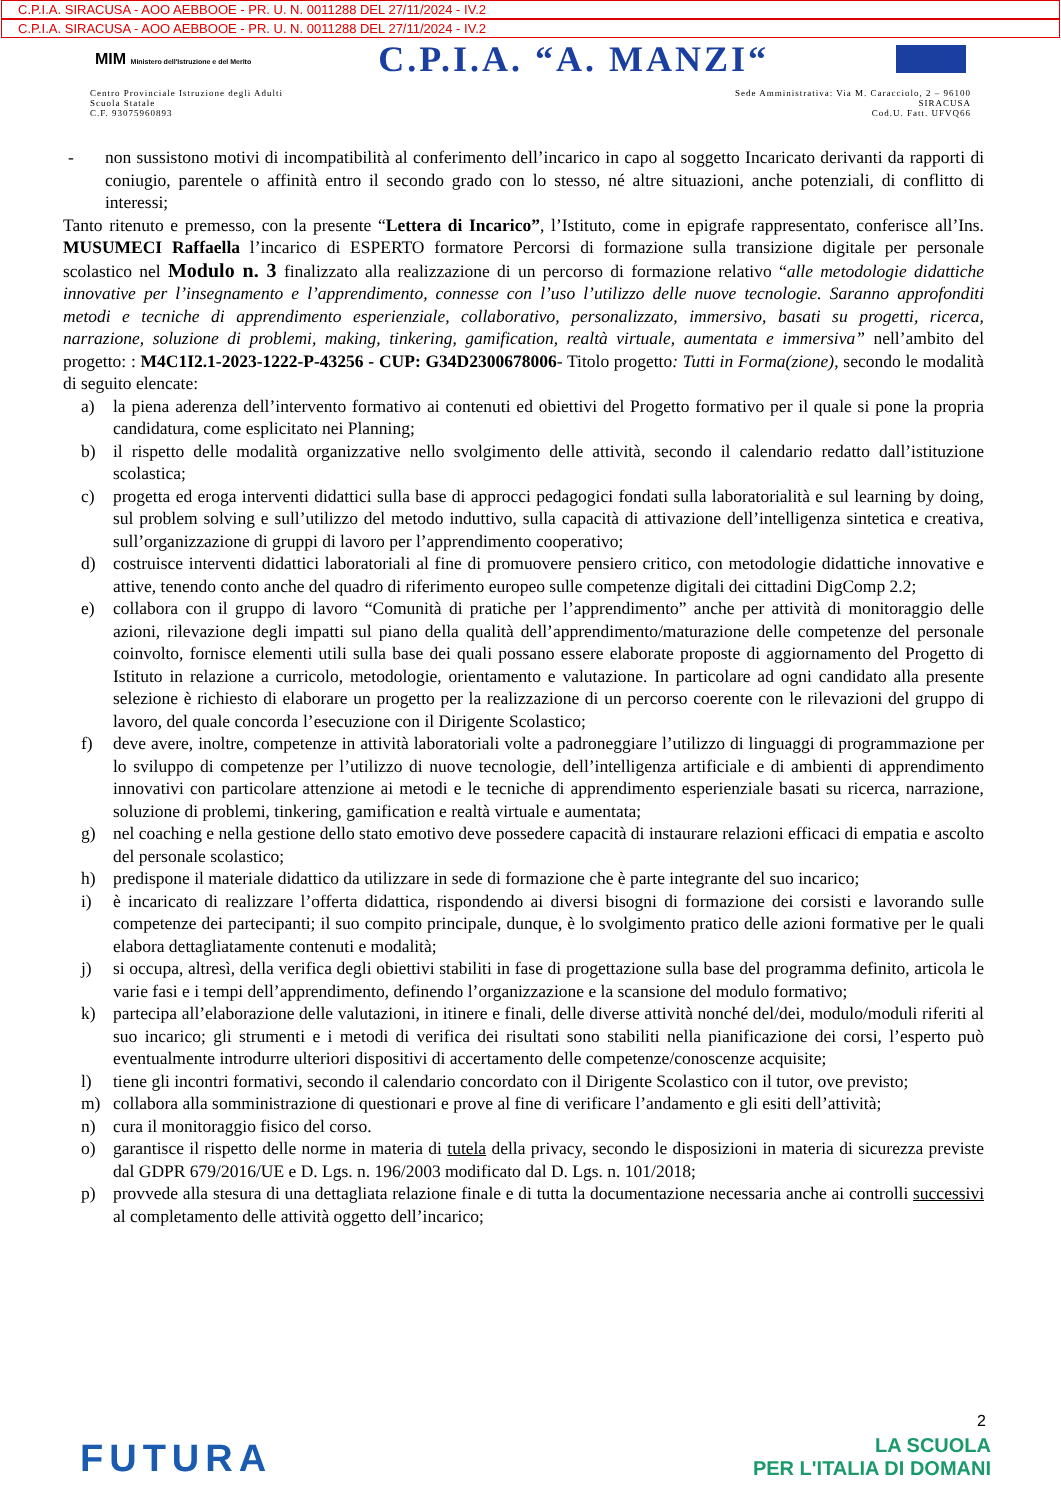C.P.I.A. SIRACUSA - AOO AEBBOOE - PR. U. N. 0011288 DEL 27/11/2024 - IV.2
C.P.I.A. SIRACUSA - AOO AEBBOOE - PR. U. N. 0011288 DEL 27/11/2024 - IV.2
MIM Ministero dell'Istruzione e del Merito C.P.I.A. “A. MANZI“
Centro Provinciale Istruzione degli Adulti
Scuola Statale
C.F. 93075960893
Sede Amministrativa: Via M. Caracciolo, 2 – 96100
SIRACUSA
Cod.U. Fatt. UFVQ66
- non sussistono motivi di incompatibilità al conferimento dell’incarico in capo al soggetto Incaricato derivanti da rapporti di coniugio, parentele o affinità entro il secondo grado con lo stesso, né altre situazioni, anche potenziali, di conflitto di interessi;
Tanto ritenuto e premesso, con la presente “Lettera di Incarico”, l’Istituto, come in epigrafe rappresentato, conferisce all’Ins. MUSUMECI Raffaella l’incarico di ESPERTO formatore Percorsi di formazione sulla transizione digitale per personale scolastico nel Modulo n. 3 finalizzato alla realizzazione di un percorso di formazione relativo “alle metodologie didattiche innovative per l’insegnamento e l’apprendimento, connesse con l’uso l’utilizzo delle nuove tecnologie. Saranno approfonditi metodi e tecniche di apprendimento esperienziale, collaborativo, personalizzato, immersivo, basati su progetti, ricerca, narrazione, soluzione di problemi, making, tinkering, gamification, realtà virtuale, aumentata e immersiva” nell’ambito del progetto: : M4C1I2.1-2023-1222-P-43256 - CUP: G34D2300678006- Titolo progetto: Tutti in Forma(zione), secondo le modalità di seguito elencate:
a) la piena aderenza dell’intervento formativo ai contenuti ed obiettivi del Progetto formativo per il quale si pone la propria candidatura, come esplicitato nei Planning;
b) il rispetto delle modalità organizzative nello svolgimento delle attività, secondo il calendario redatto dall’istituzione scolastica;
c) progetta ed eroga interventi didattici sulla base di approcci pedagogici fondati sulla laboratorialità e sul learning by doing, sul problem solving e sull’utilizzo del metodo induttivo, sulla capacità di attivazione dell’intelligenza sintetica e creativa, sull’organizzazione di gruppi di lavoro per l’apprendimento cooperativo;
d) costruisce interventi didattici laboratoriali al fine di promuovere pensiero critico, con metodologie didattiche innovative e attive, tenendo conto anche del quadro di riferimento europeo sulle competenze digitali dei cittadini DigComp 2.2;
e) collabora con il gruppo di lavoro “Comunità di pratiche per l’apprendimento” anche per attività di monitoraggio delle azioni, rilevazione degli impatti sul piano della qualità dell’apprendimento/maturazione delle competenze del personale coinvolto, fornisce elementi utili sulla base dei quali possano essere elaborate proposte di aggiornamento del Progetto di Istituto in relazione a curricolo, metodologie, orientamento e valutazione. In particolare ad ogni candidato alla presente selezione è richiesto di elaborare un progetto per la realizzazione di un percorso coerente con le rilevazioni del gruppo di lavoro, del quale concorda l’esecuzione con il Dirigente Scolastico;
f) deve avere, inoltre, competenze in attività laboratoriali volte a padroneggiare l’utilizzo di linguaggi di programmazione per lo sviluppo di competenze per l’utilizzo di nuove tecnologie, dell’intelligenza artificiale e di ambienti di apprendimento innovativi con particolare attenzione ai metodi e le tecniche di apprendimento esperienziale basati su ricerca, narrazione, soluzione di problemi, tinkering, gamification e realtà virtuale e aumentata;
g) nel coaching e nella gestione dello stato emotivo deve possedere capacità di instaurare relazioni efficaci di empatia e ascolto del personale scolastico;
h) predispone il materiale didattico da utilizzare in sede di formazione che è parte integrante del suo incarico;
i) è incaricato di realizzare l’offerta didattica, rispondendo ai diversi bisogni di formazione dei corsisti e lavorando sulle competenze dei partecipanti; il suo compito principale, dunque, è lo svolgimento pratico delle azioni formative per le quali elabora dettagliatamente contenuti e modalità;
j) si occupa, altresì, della verifica degli obiettivi stabiliti in fase di progettazione sulla base del programma definito, articola le varie fasi e i tempi dell’apprendimento, definendo l’organizzazione e la scansione del modulo formativo;
k) partecipa all’elaborazione delle valutazioni, in itinere e finali, delle diverse attività nonché del/dei, modulo/moduli riferiti al suo incarico; gli strumenti e i metodi di verifica dei risultati sono stabiliti nella pianificazione dei corsi, l’esperto può eventualmente introdurre ulteriori dispositivi di accertamento delle competenze/conoscenze acquisite;
l) tiene gli incontri formativi, secondo il calendario concordato con il Dirigente Scolastico con il tutor, ove previsto;
m) collabora alla somministrazione di questionari e prove al fine di verificare l’andamento e gli esiti dell’attività;
n) cura il monitoraggio fisico del corso.
o) garantisce il rispetto delle norme in materia di tutela della privacy, secondo le disposizioni in materia di sicurezza previste dal GDPR 679/2016/UE e D. Lgs. n. 196/2003 modificato dal D. Lgs. n. 101/2018;
p) provvede alla stesura di una dettagliata relazione finale e di tutta la documentazione necessaria anche ai controlli successivi al completamento delle attività oggetto dell’incarico;
2
FUTURA LA SCUOLA
PER L'ITALIA DI DOMANI